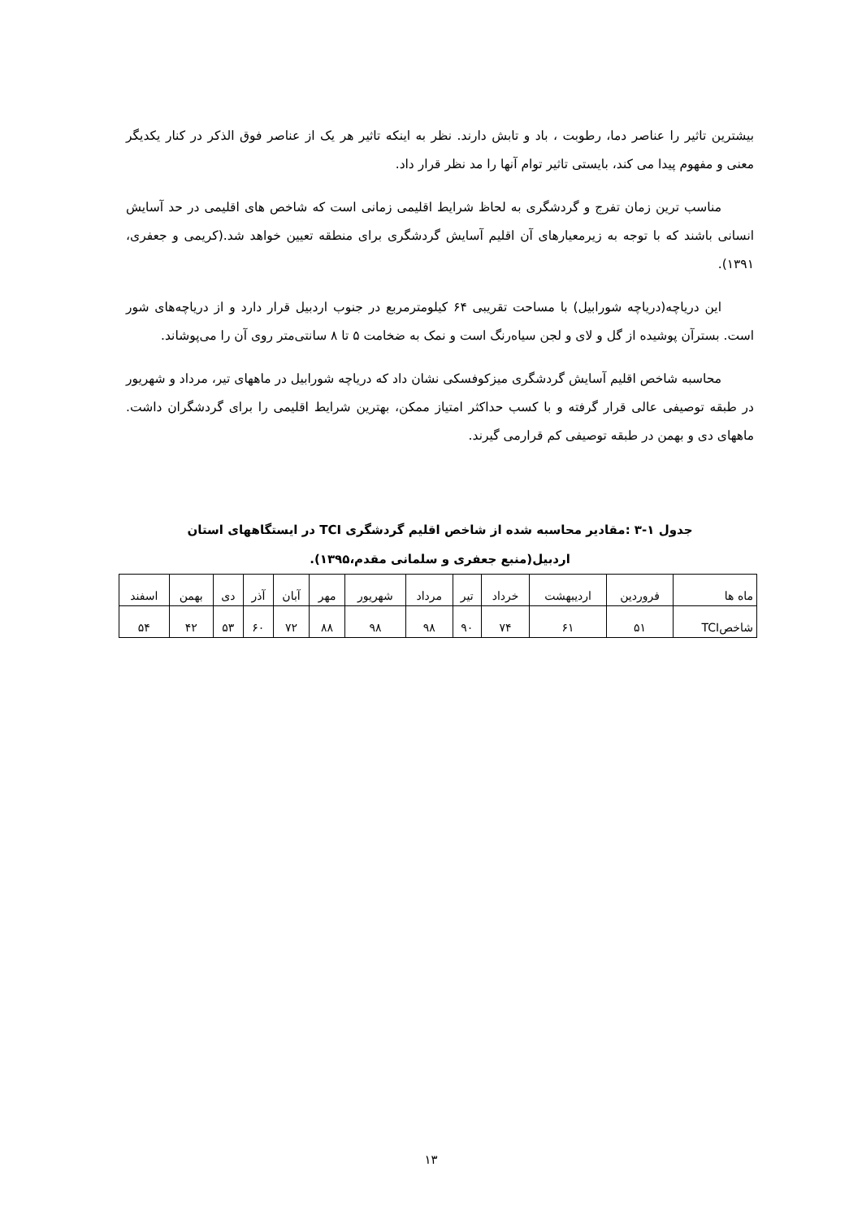بیشترین تاثیر را عناصر دما، رطوبت ، باد و تابش دارند. نظر به اینکه تاثیر هر یک از عناصر فوق الذکر در کنار یکدیگر معنی و مفهوم پیدا می کند، بایستی تاثیر توام آنها را مد نظر قرار داد.
مناسب ترین زمان تفرج و گردشگری به لحاظ شرایط اقلیمی زمانی است که شاخص های اقلیمی در حد آسایش انسانی باشند که با توجه به زیرمعیارهای آن اقلیم آسایش گردشگری برای منطقه تعیین خواهد شد.(کریمی و جعفری، ۱۳۹۱).
این دریاچه(دریاچه شورابیل) با مساحت تقریبی ۶۴ کیلومترمربع در جنوب اردبیل قرار دارد و از دریاچه‌های شور است. بسترآن پوشیده از گل و لای و لجن سیاه‌رنگ است و نمک به ضخامت ۵ تا ۸ سانتی‌متر روی آن را می‌پوشاند.
محاسبه شاخص اقلیم آسایش گردشگری میزکوفسکی نشان داد که دریاچه شورابیل در ماههای تیر، مرداد و شهریور در طبقه توصیفی عالی قرار گرفته و با کسب حداکثر امتیاز ممکن، بهترین شرایط اقلیمی را برای گردشگران داشت. ماههای دی و بهمن در طبقه توصیفی کم قرارمی گیرند.
جدول ۱-۳ :مقادیر محاسبه شده از شاخص اقلیم گردشگری TCI در ایستگاههای استان
اردبیل(منبع جعفری و سلمانی مقدم،۱۳۹۵).
| ماه ها | فروردین | اردیبهشت | خرداد | تیر | مرداد | شهریور | مهر | آبان | آذر | دی | بهمن | اسفند |
| شاخصTCI | ۵۱ | ۶۱ | ۷۴ | ۹۰ | ۹۸ | ۹۸ | ۸۸ | ۷۲ | ۶۰ | ۵۳ | ۴۲ | ۵۴ |
۱۳